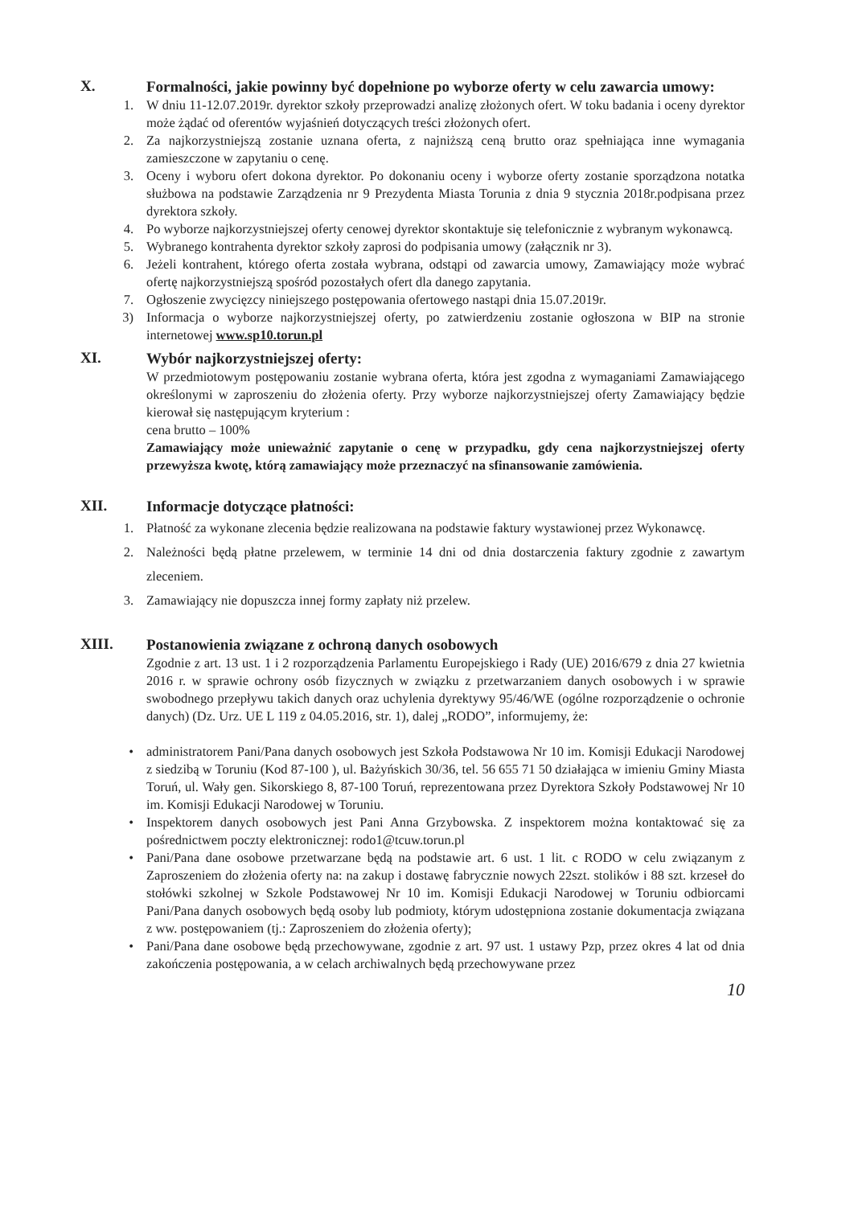X.
Formalności, jakie powinny być dopełnione po wyborze oferty w celu zawarcia umowy:
1. W dniu 11-12.07.2019r. dyrektor szkoły przeprowadzi analizę złożonych ofert. W toku badania i oceny dyrektor może żądać od oferentów wyjaśnień dotyczących treści złożonych ofert.
2. Za najkorzystniejszą zostanie uznana oferta, z najniższą ceną brutto oraz spełniająca inne wymagania zamieszczone w zapytaniu o cenę.
3. Oceny i wyboru ofert dokona dyrektor. Po dokonaniu oceny i wyborze oferty zostanie sporządzona notatka służbowa na podstawie Zarządzenia nr 9 Prezydenta Miasta Torunia z dnia 9 stycznia 2018r.podpisana przez dyrektora szkoły.
4. Po wyborze najkorzystniejszej oferty cenowej dyrektor skontaktuje się telefonicznie z wybranym wykonawcą.
5. Wybranego kontrahenta dyrektor szkoły zaprosi do podpisania umowy (załącznik nr 3).
6. Jeżeli kontrahent, którego oferta została wybrana, odstąpi od zawarcia umowy, Zamawiający może wybrać ofertę najkorzystniejszą spośród pozostałych ofert dla danego zapytania.
7. Ogłoszenie zwycięzcy niniejszego postępowania ofertowego nastąpi dnia 15.07.2019r.
3) Informacja o wyborze najkorzystniejszej oferty, po zatwierdzeniu zostanie ogłoszona w BIP na stronie internetowej www.sp10.torun.pl
XI.
Wybór najkorzystniejszej oferty:
W przedmiotowym postępowaniu zostanie wybrana oferta, która jest zgodna z wymaganiami Zamawiającego określonymi w zaproszeniu do złożenia oferty. Przy wyborze najkorzystniejszej oferty Zamawiający będzie kierował się następującym kryterium :
cena brutto – 100%
Zamawiający może unieważnić zapytanie o cenę w przypadku, gdy cena najkorzystniejszej oferty przewyższa kwotę, którą zamawiający może przeznaczyć na sfinansowanie zamówienia.
XII.
Informacje dotyczące płatności:
1. Płatność za wykonane zlecenia będzie realizowana na podstawie faktury wystawionej przez Wykonawcę.
2. Należności będą płatne przelewem, w terminie 14 dni od dnia dostarczenia faktury zgodnie z zawartym zleceniem.
3. Zamawiający nie dopuszcza innej formy zapłaty niż przelew.
XIII.
Postanowienia związane z ochroną danych osobowych
Zgodnie z art. 13 ust. 1 i 2 rozporządzenia Parlamentu Europejskiego i Rady (UE) 2016/679 z dnia 27 kwietnia 2016 r. w sprawie ochrony osób fizycznych w związku z przetwarzaniem danych osobowych i w sprawie swobodnego przepływu takich danych oraz uchylenia dyrektywy 95/46/WE (ogólne rozporządzenie o ochronie danych) (Dz. Urz. UE L 119 z 04.05.2016, str. 1), dalej „RODO”, informujemy, że:
• administratorem Pani/Pana danych osobowych jest Szkoła Podstawowa Nr 10 im. Komisji Edukacji Narodowej z siedzibą w Toruniu (Kod 87-100 ), ul. Bażyńskich 30/36, tel. 56 655 71 50 działająca w imieniu Gminy Miasta Toruń, ul. Wały gen. Sikorskiego 8, 87-100 Toruń, reprezentowana przez Dyrektora Szkoły Podstawowej Nr 10 im. Komisji Edukacji Narodowej w Toruniu.
• Inspektorem danych osobowych jest Pani Anna Grzybowska. Z inspektorem można kontaktować się za pośrednictwem poczty elektronicznej: rodo1@tcuw.torun.pl
• Pani/Pana dane osobowe przetwarzane będą na podstawie art. 6 ust. 1 lit. c RODO w celu związanym z Zaproszeniem do złożenia oferty na: na zakup i dostawę fabrycznie nowych 22szt. stolików i 88 szt. krzeseł do stołówki szkolnej w Szkole Podstawowej Nr 10 im. Komisji Edukacji Narodowej w Toruniu odbiorcami Pani/Pana danych osobowych będą osoby lub podmioty, którym udostępniona zostanie dokumentacja związana z ww. postępowaniem (tj.: Zaproszeniem do złożenia oferty);
• Pani/Pana dane osobowe będą przechowywane, zgodnie z art. 97 ust. 1 ustawy Pzp, przez okres 4 lat od dnia zakończenia postępowania, a w celach archiwalnych będą przechowywane przez
10